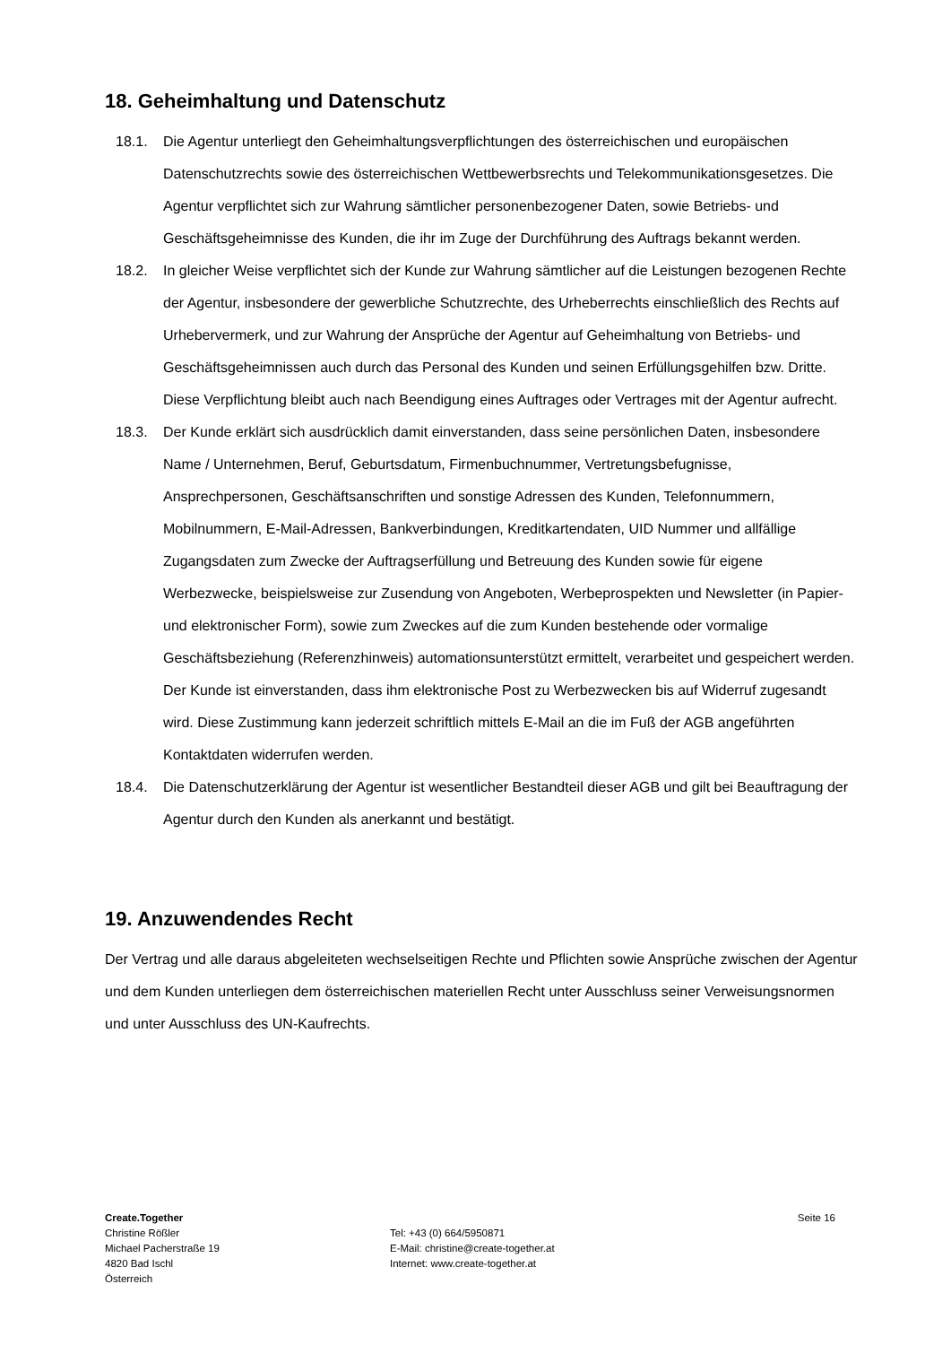18. Geheimhaltung und Datenschutz
18.1. Die Agentur unterliegt den Geheimhaltungsverpflichtungen des österreichischen und europäischen Datenschutzrechts sowie des österreichischen Wettbewerbsrechts und Telekommunikationsgesetzes. Die Agentur verpflichtet sich zur Wahrung sämtlicher personenbezogener Daten, sowie Betriebs- und Geschäftsgeheimnisse des Kunden, die ihr im Zuge der Durchführung des Auftrags bekannt werden.
18.2. In gleicher Weise verpflichtet sich der Kunde zur Wahrung sämtlicher auf die Leistungen bezogenen Rechte der Agentur, insbesondere der gewerbliche Schutzrechte, des Urheberrechts einschließlich des Rechts auf Urhebervermerk, und zur Wahrung der Ansprüche der Agentur auf Geheimhaltung von Betriebs- und Geschäftsgeheimnissen auch durch das Personal des Kunden und seinen Erfüllungsgehilfen bzw. Dritte. Diese Verpflichtung bleibt auch nach Beendigung eines Auftrages oder Vertrages mit der Agentur aufrecht.
18.3. Der Kunde erklärt sich ausdrücklich damit einverstanden, dass seine persönlichen Daten, insbesondere Name / Unternehmen, Beruf, Geburtsdatum, Firmenbuchnummer, Vertretungsbefugnisse, Ansprechpersonen, Geschäftsanschriften und sonstige Adressen des Kunden, Telefonnummern, Mobilnummern, E-Mail-Adressen, Bankverbindungen, Kreditkartendaten, UID Nummer und allfällige Zugangsdaten zum Zwecke der Auftragserfüllung und Betreuung des Kunden sowie für eigene Werbezwecke, beispielsweise zur Zusendung von Angeboten, Werbeprospekten und Newsletter (in Papier- und elektronischer Form), sowie zum Zweckes auf die zum Kunden bestehende oder vormalige Geschäftsbeziehung (Referenzhinweis) automationsunterstützt ermittelt, verarbeitet und gespeichert werden. Der Kunde ist einverstanden, dass ihm elektronische Post zu Werbezwecken bis auf Widerruf zugesandt wird. Diese Zustimmung kann jederzeit schriftlich mittels E-Mail an die im Fuß der AGB angeführten Kontaktdaten widerrufen werden.
18.4. Die Datenschutzerklärung der Agentur ist wesentlicher Bestandteil dieser AGB und gilt bei Beauftragung der Agentur durch den Kunden als anerkannt und bestätigt.
19. Anzuwendendes Recht
Der Vertrag und alle daraus abgeleiteten wechselseitigen Rechte und Pflichten sowie Ansprüche zwischen der Agentur und dem Kunden unterliegen dem österreichischen materiellen Recht unter Ausschluss seiner Verweisungsnormen und unter Ausschluss des UN-Kaufrechts.
Create.Together
Christine Rößler
Michael Pacherstraße 19
4820 Bad Ischl
Österreich
Tel: +43 (0) 664/5950871
E-Mail: christine@create-together.at
Internet: www.create-together.at
Seite 16